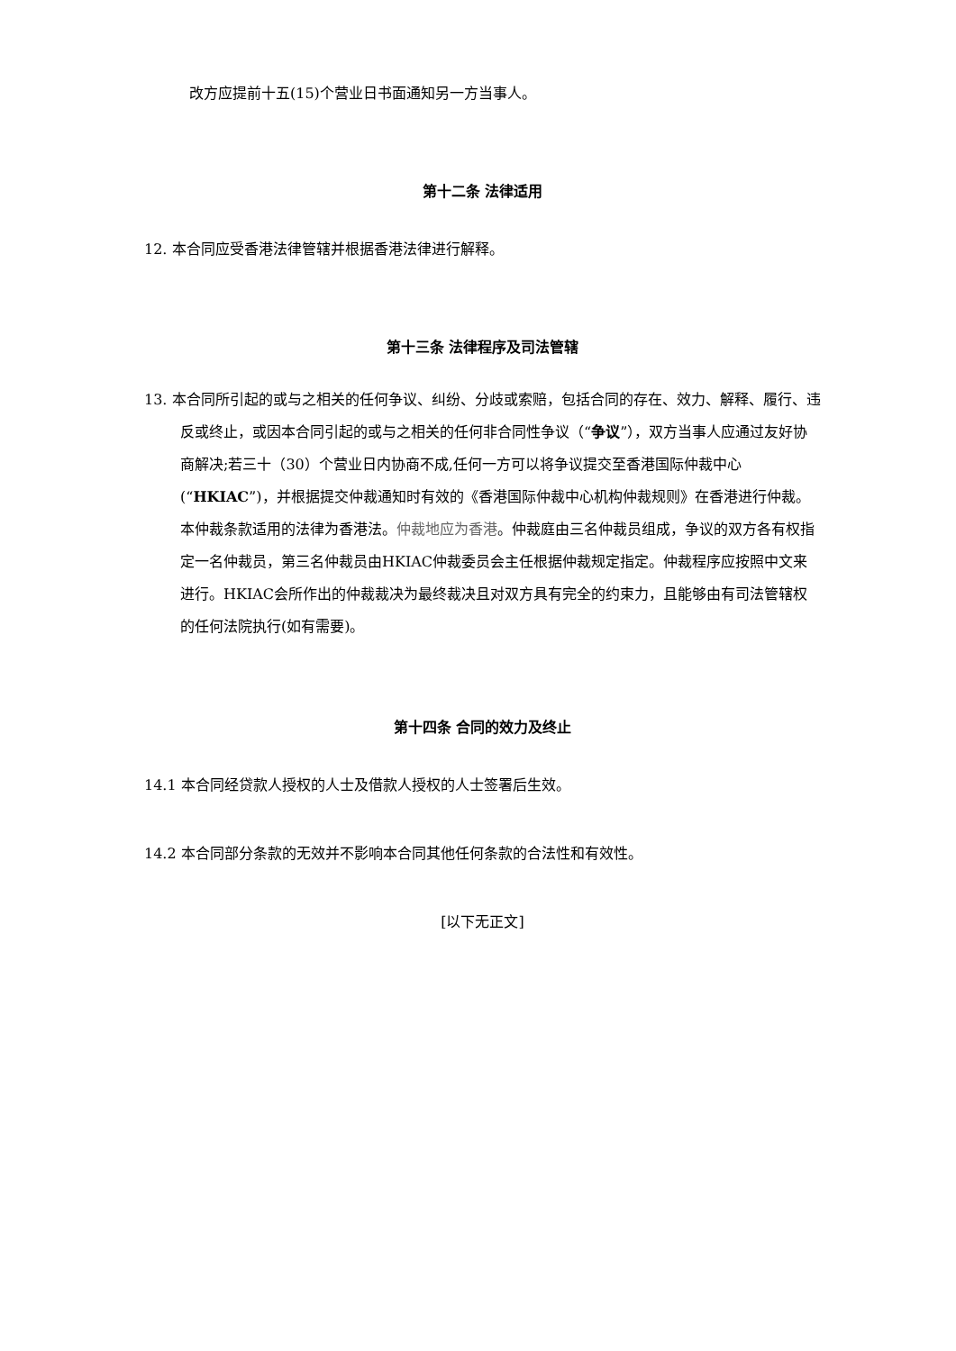改方应提前十五(15)个营业日书面通知另一方当事人。
第十二条 法律适用
12. 本合同应受香港法律管辖并根据香港法律进行解释。
第十三条 法律程序及司法管辖
13. 本合同所引起的或与之相关的任何争议、纠纷、分歧或索赔，包括合同的存在、效力、解释、履行、违反或终止，或因本合同引起的或与之相关的任何非合同性争议（“争议”），双方当事人应通过友好协商解决;若三十（30）个营业日内协商不成,任何一方可以将争议提交至香港国际仲裁中心(“HKIAC”)，并根据提交仲裁通知时有效的《香港国际仲裁中心机构仲裁规则》在香港进行仲裁。本仲裁条款适用的法律为香港法。仲裁地应为香港。仲裁庭由三名仲裁员组成，争议的双方各有权指定一名仲裁员，第三名仲裁员由HKIAC仲裁委员会主任根据仲裁规定指定。仲裁程序应按照中文来进行。HKIAC会所作出的仲裁裁决为最终裁决且对双方具有完全的约束力，且能够由有司法管辖权的任何法院执行(如有需要)。
第十四条 合同的效力及终止
14.1 本合同经贷款人授权的人士及借款人授权的人士签署后生效。
14.2 本合同部分条款的无效并不影响本合同其他任何条款的合法性和有效性。
[以下无正文]